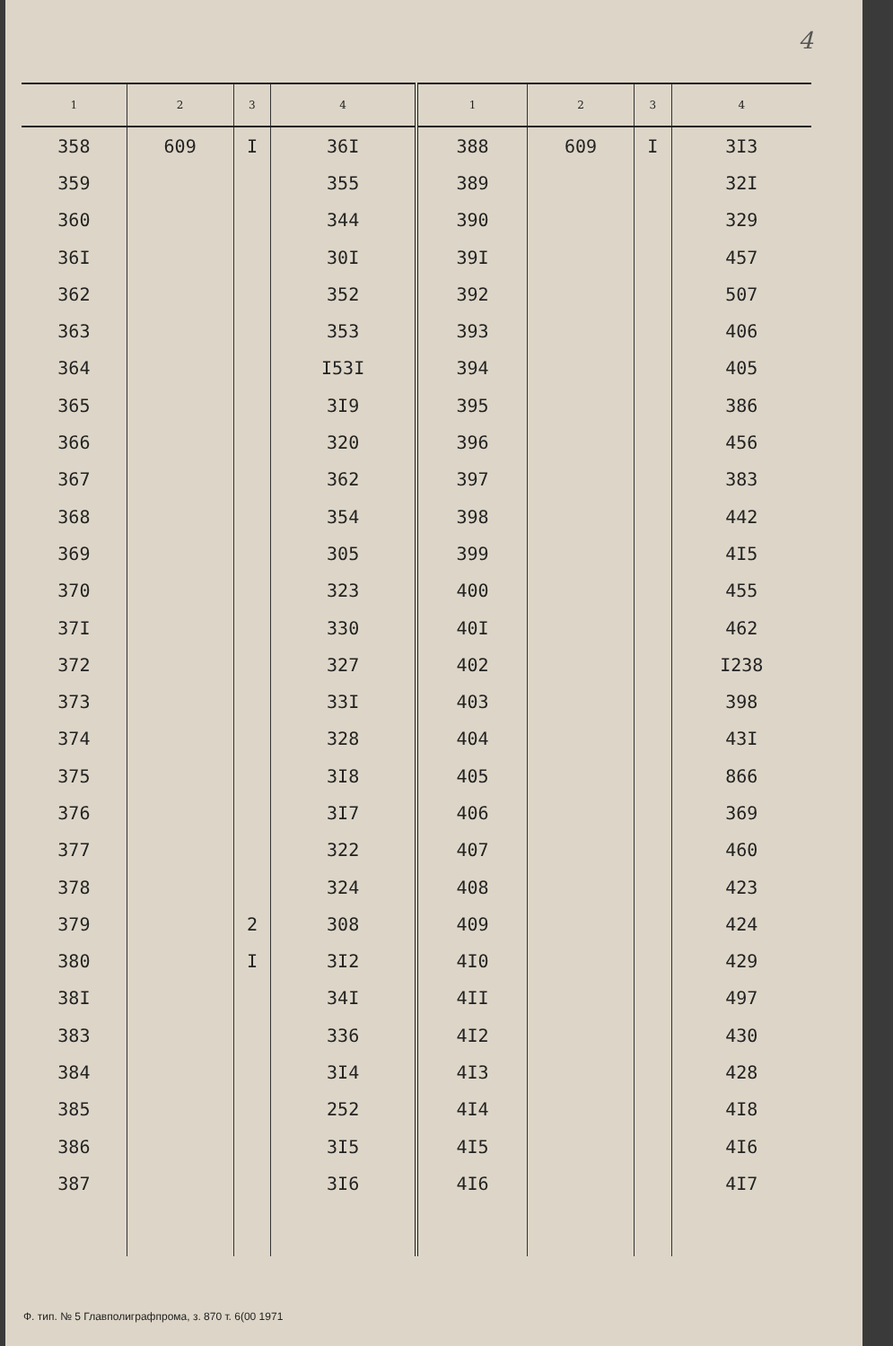4
| 1 | 2 | 3 | 4 | 1 | 2 | 3 | 4 |
| --- | --- | --- | --- | --- | --- | --- | --- |
| 358 | 609 | I | 36I | 388 | 609 | I | 3I3 |
| 359 | | | 355 | 389 | | | 32I |
| 360 | | | 344 | 390 | | | 329 |
| 36I | | | 30I | 39I | | | 457 |
| 362 | | | 352 | 392 | | | 507 |
| 363 | | | 353 | 393 | | | 406 |
| 364 | | | I53I | 394 | | | 405 |
| 365 | | | 3I9 | 395 | | | 386 |
| 366 | | | 320 | 396 | | | 456 |
| 367 | | | 362 | 397 | | | 383 |
| 368 | | | 354 | 398 | | | 442 |
| 369 | | | 305 | 399 | | | 4I5 |
| 370 | | | 323 | 400 | | | 455 |
| 37I | | | 330 | 40I | | | 462 |
| 372 | | | 327 | 402 | | | I238 |
| 373 | | | 33I | 403 | | | 398 |
| 374 | | | 328 | 404 | | | 43I |
| 375 | | | 3I8 | 405 | | | 866 |
| 376 | | | 3I7 | 406 | | | 369 |
| 377 | | | 322 | 407 | | | 460 |
| 378 | | | 324 | 408 | | | 423 |
| 379 | | 2 | 308 | 409 | | | 424 |
| 380 | | I | 3I2 | 4I0 | | | 429 |
| 38I | | | 34I | 4II | | | 497 |
| 383 | | | 336 | 4I2 | | | 430 |
| 384 | | | 3I4 | 4I3 | | | 428 |
| 385 | | | 252 | 4I4 | | | 4I8 |
| 386 | | | 3I5 | 4I5 | | | 4I6 |
| 387 | | | 3I6 | 4I6 | | | 4I7 |
Ф. тип. № 5 Главполиграфпрома, з. 870 т. 6(00 1971